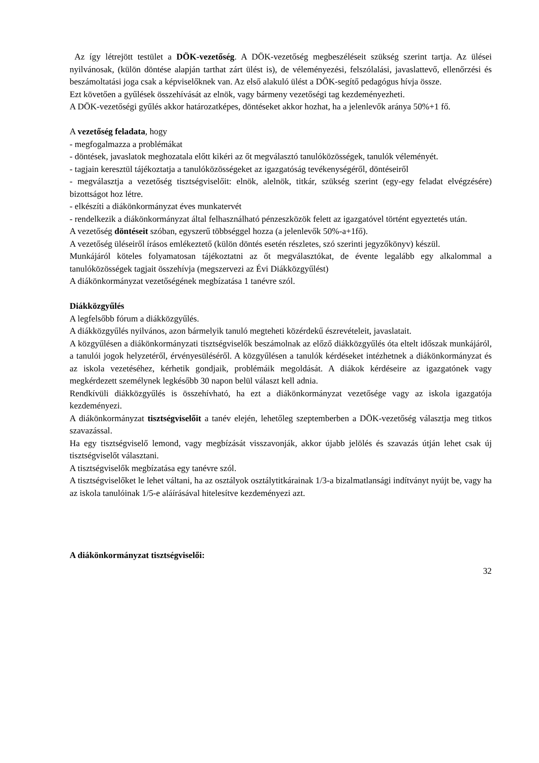Az így létrejött testület a DÖK-vezetőség. A DÖK-vezetőség megbeszéléseit szükség szerint tartja. Az ülései nyilvánosak, (külön döntése alapján tarthat zárt ülést is), de véleményezési, felszólalási, javaslattevő, ellenőrzési és beszámoltatási joga csak a képviselőknek van. Az első alakuló ülést a DÖK-segítő pedagógus hívja össze.
Ezt követően a gyűlések összehívását az elnök, vagy bármeny vezetőségi tag kezdeményezheti.
A DÖK-vezetőségi gyűlés akkor határozatképes, döntéseket akkor hozhat, ha a jelenlevők aránya 50%+1 fő.
A vezetőség feladata, hogy
- megfogalmazza a problémákat
- döntések, javaslatok meghozatala előtt kikéri az őt megválasztó tanulóközösségek, tanulók véleményét.
- tagjain keresztül tájékoztatja a tanulóközösségeket az igazgatóság tevékenységéről, döntéseiről
- megválasztja a vezetőség tisztségviselőit: elnök, alelnök, titkár, szükség szerint (egy-egy feladat elvégzésére) bizottságot hoz létre.
- elkészíti a diákönkormányzat éves munkatervét
- rendelkezik a diákönkormányzat által felhasználható pénzeszközök felett az igazgatóvel történt egyeztetés után.
A vezetőség döntéseit szóban, egyszerű többséggel hozza (a jelenlevők 50%-a+1fő).
A vezetőség üléseiről írásos emlékeztető (külön döntés esetén részletes, szó szerinti jegyzőkönyv) készül.
Munkájáról köteles folyamatosan tájékoztatni az őt megválasztókat, de évente legalább egy alkalommal a tanulóközösségek tagjait összehívja (megszervezi az Évi Diákközgyűlést)
A diákönkormányzat vezetőségének megbízatása 1 tanévre szól.
Diákközgyűlés
A legfelsőbb fórum a diákközgyűlés.
A diákközgyűlés nyilvános, azon bármelyik tanuló megteheti közérdekű észrevételeit, javaslatait.
A közgyűlésen a diákönkormányzati tisztségviselők beszámolnak az előző diákközgyűlés óta eltelt időszak munkájáról, a tanulói jogok helyzetéről, érvényesüléséről. A közgyűlésen a tanulók kérdéseket intézhetnek a diákönkormányzat és az iskola vezetéséhez, kérhetik gondjaik, problémáik megoldását. A diákok kérdéseire az igazgatónek vagy megkérdezett személynek legkésőbb 30 napon belül választ kell adnia.
Rendkívüli diákközgyűlés is összehívható, ha ezt a diákönkormányzat vezetősége vagy az iskola igazgatója kezdeményezi.
A diákönkormányzat tisztségviselőit a tanév elején, lehetőleg szeptemberben a DÖK-vezetőség választja meg titkos szavazással.
Ha egy tisztségviselő lemond, vagy megbízását visszavonják, akkor újabb jelölés és szavazás útján lehet csak új tisztségviselőt választani.
A tisztségviselők megbízatása egy tanévre szól.
A tisztségviselőket le lehet váltani, ha az osztályok osztálytitkárainak 1/3-a bizalmatlansági indítványt nyújt be, vagy ha az iskola tanulóinak 1/5-e aláírásával hitelesítve kezdeményezi azt.
A diákönkormányzat tisztségviselői:
32